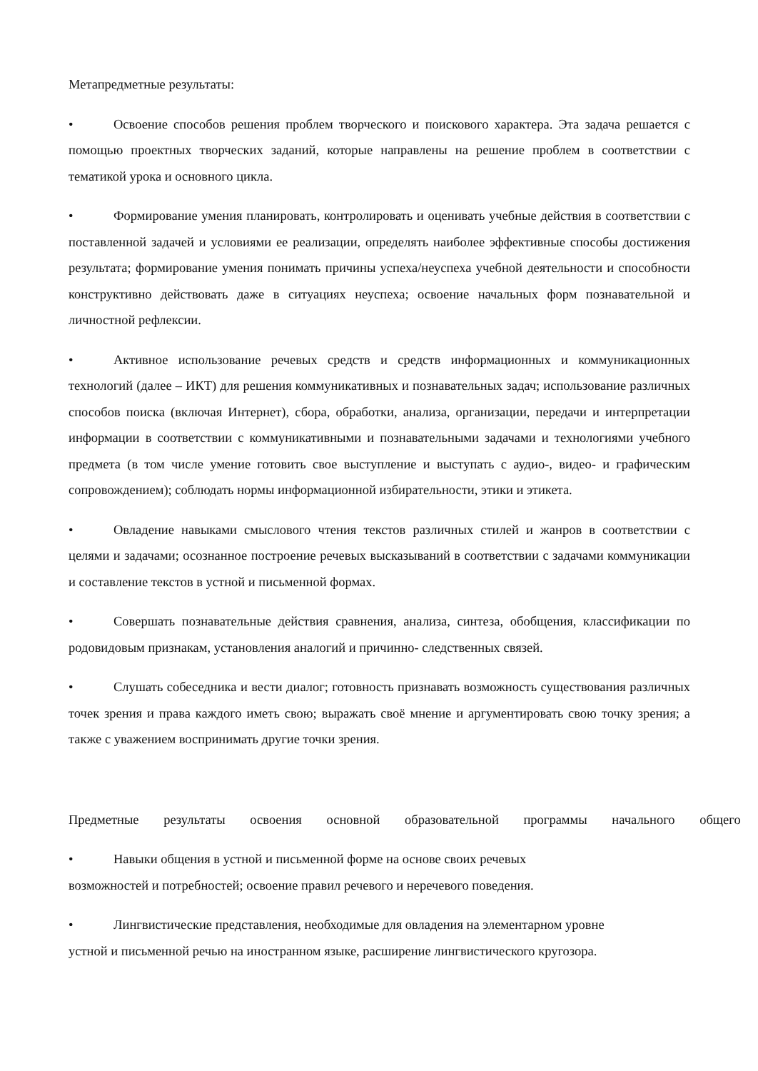Метапредметные результаты:
• Освоение способов решения проблем творческого и поискового характера. Эта задача решается с помощью проектных творческих заданий, которые направлены на решение проблем в соответствии с тематикой урока и основного цикла.
• Формирование умения планировать, контролировать и оценивать учебные действия в соответствии с поставленной задачей и условиями ее реализации, определять наиболее эффективные способы достижения результата; формирование умения понимать причины успеха/неуспеха учебной деятельности и способности конструктивно действовать даже в ситуациях неуспеха; освоение начальных форм познавательной и личностной рефлексии.
• Активное использование речевых средств и средств информационных и коммуникационных технологий (далее – ИКТ) для решения коммуникативных и познавательных задач; использование различных способов поиска (включая Интернет), сбора, обработки, анализа, организации, передачи и интерпретации информации в соответствии с коммуникативными и познавательными задачами и технологиями учебного предмета (в том числе умение готовить свое выступление и выступать с аудио-, видео- и графическим сопровождением); соблюдать нормы информационной избирательности, этики и этикета.
• Овладение навыками смыслового чтения текстов различных стилей и жанров в соответствии с целями и задачами; осознанное построение речевых высказываний в соответствии с задачами коммуникации и составление текстов в устной и письменной формах.
• Совершать познавательные действия сравнения, анализа, синтеза, обобщения, классификации по родовидовым признакам, установления аналогий и причинно- следственных связей.
• Слушать собеседника и вести диалог; готовность признавать возможность существования различных точек зрения и права каждого иметь свою; выражать своё мнение и аргументировать свою точку зрения; а также с уважением воспринимать другие точки зрения.
Предметные результаты освоения основной образовательной программы начального общего
• Навыки общения в устной и письменной форме на основе своих речевых
возможностей и потребностей; освоение правил речевого и неречевого поведения.
• Лингвистические представления, необходимые для овладения на элементарном уровне
устной и письменной речью на иностранном языке, расширение лингвистического кругозора.